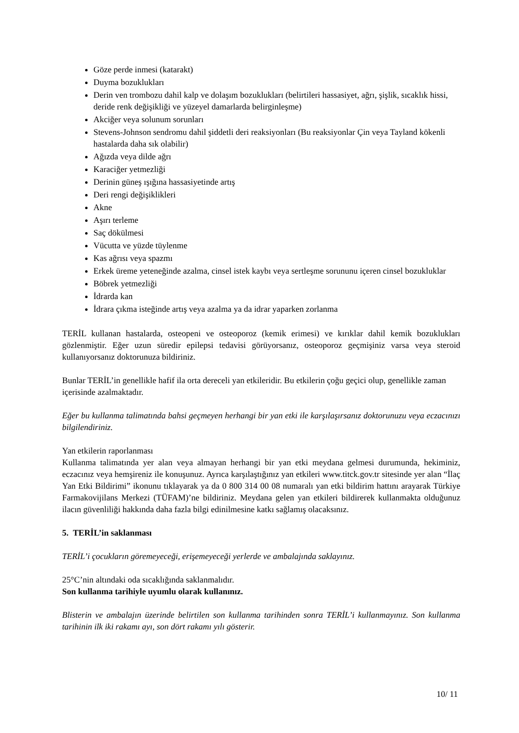Göze perde inmesi (katarakt)
Duyma bozuklukları
Derin ven trombozu dahil kalp ve dolaşım bozuklukları (belirtileri hassasiyet, ağrı, şişlik, sıcaklık hissi, deride renk değişikliği ve yüzeyel damarlarda belirginleşme)
Akciğer veya solunum sorunları
Stevens-Johnson sendromu dahil şiddetli deri reaksiyonları (Bu reaksiyonlar Çin veya Tayland kökenli hastalarda daha sık olabilir)
Ağızda veya dilde ağrı
Karaciğer yetmezliği
Derinin güneş ışığına hassasiyetinde artış
Deri rengi değişiklikleri
Akne
Aşırı terleme
Saç dökülmesi
Vücutta ve yüzde tüylenme
Kas ağrısı veya spazmı
Erkek üreme yeteneğinde azalma, cinsel istek kaybı veya sertleşme sorununu içeren cinsel bozukluklar
Böbrek yetmezliği
İdrarda kan
İdrara çıkma isteğinde artış veya azalma ya da idrar yaparken zorlanma
TERİL kullanan hastalarda, osteopeni ve osteoporoz (kemik erimesi) ve kırıklar dahil kemik bozuklukları gözlenmiştir. Eğer uzun süredir epilepsi tedavisi görüyorsanız, osteoporoz geçmişiniz varsa veya steroid kullanıyorsanız doktorunuza bildiriniz.
Bunlar TERİL’in genellikle hafif ila orta dereceli yan etkileridir. Bu etkilerin çoğu geçici olup, genellikle zaman içerisinde azalmaktadır.
Eğer bu kullanma talimatında bahsi geçmeyen herhangi bir yan etki ile karşılaşırsanız doktorunuzu veya eczacınızı bilgilendiriniz.
Yan etkilerin raporlanması
Kullanma talimatında yer alan veya almayan herhangi bir yan etki meydana gelmesi durumunda, hekiminiz, eczacınız veya hemşireniz ile konuşunuz. Ayrıca karşılaştığınız yan etkileri www.titck.gov.tr sitesinde yer alan “İlaç Yan Etki Bildirimi” ikonunu tıklayarak ya da 0 800 314 00 08 numaralı yan etki bildirim hattını arayarak Türkiye Farmakovijilans Merkezi (TÜFAM)’ne bildiriniz. Meydana gelen yan etkileri bildirerek kullanmakta olduğunuz ilacın güvenliliği hakkında daha fazla bilgi edinilmesine katkı sağlamış olacaksınız.
5. TERİL’in saklanması
TERİL’i çocukların göremeyeceği, erişemeyeceği yerlerde ve ambalajında saklayınız.
25°C’nin altındaki oda sıcaklığında saklanmalıdır.
Son kullanma tarihiyle uyumlu olarak kullanınız.
Blisterin ve ambalajın üzerinde belirtilen son kullanma tarihinden sonra TERİL’i kullanmayınız. Son kullanma tarihinin ilk iki rakamı ayı, son dört rakamı yılı gösterir.
10/ 11